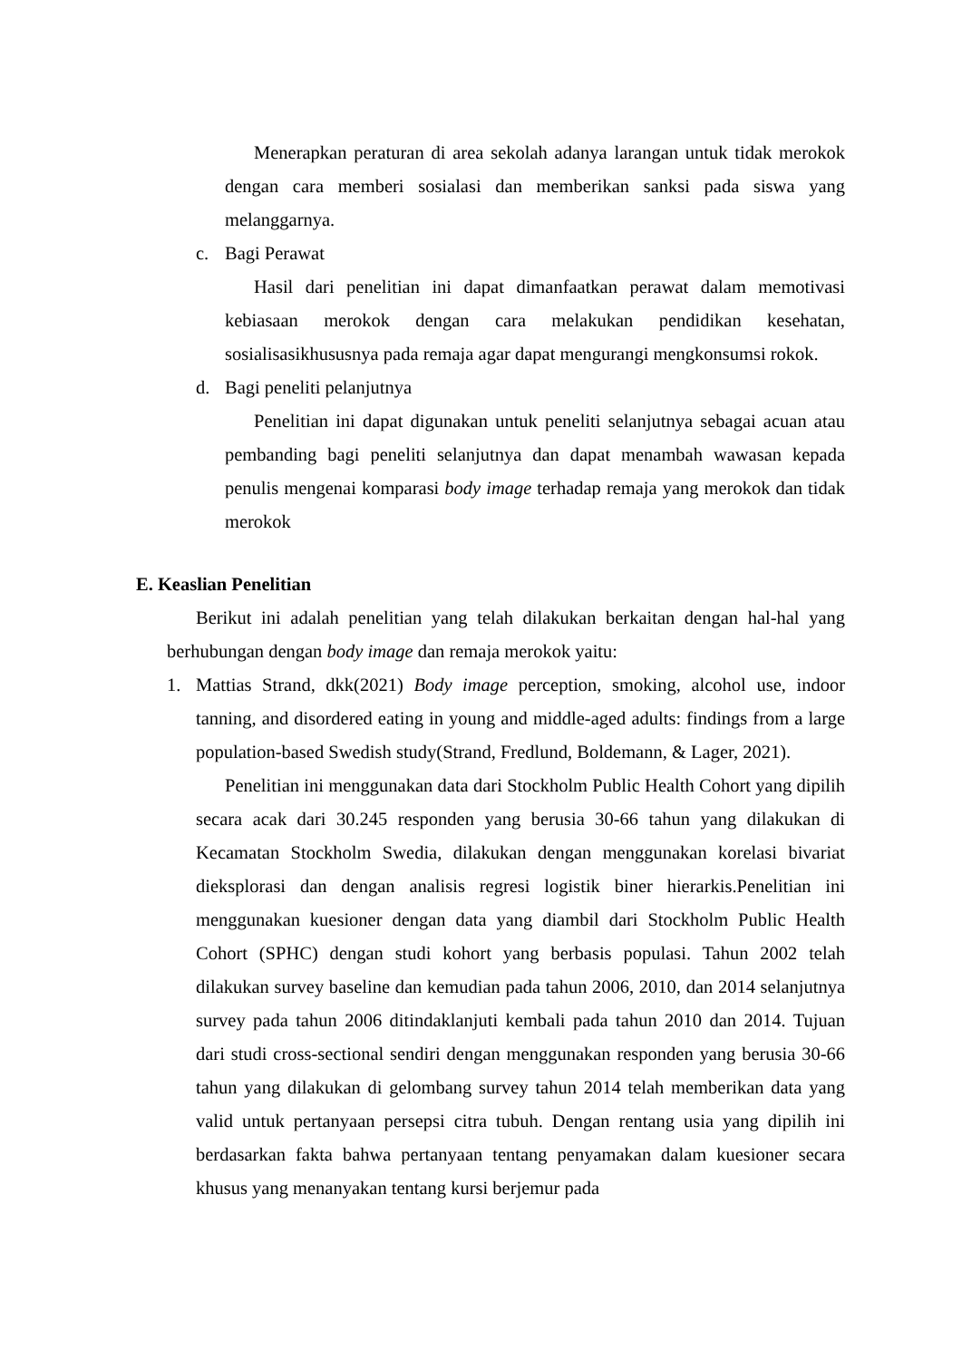Menerapkan peraturan di area sekolah adanya larangan untuk tidak merokok dengan cara memberi sosialasi dan memberikan sanksi pada siswa yang melanggarnya.
c. Bagi Perawat
Hasil dari penelitian ini dapat dimanfaatkan perawat dalam memotivasi kebiasaan merokok dengan cara melakukan pendidikan kesehatan, sosialisasikhususnya pada remaja agar dapat mengurangi mengkonsumsi rokok.
d. Bagi peneliti pelanjutnya
Penelitian ini dapat digunakan untuk peneliti selanjutnya sebagai acuan atau pembanding bagi peneliti selanjutnya dan dapat menambah wawasan kepada penulis mengenai komparasi body image terhadap remaja yang merokok dan tidak merokok
E. Keaslian Penelitian
Berikut ini adalah penelitian yang telah dilakukan berkaitan dengan hal-hal yang berhubungan dengan body image dan remaja merokok yaitu:
1.
Mattias Strand, dkk(2021) Body image perception, smoking, alcohol use, indoor tanning, and disordered eating in young and middle-aged adults: findings from a large population-based Swedish study(Strand, Fredlund, Boldemann, & Lager, 2021).
Penelitian ini menggunakan data dari Stockholm Public Health Cohort yang dipilih secara acak dari 30.245 responden yang berusia 30-66 tahun yang dilakukan di Kecamatan Stockholm Swedia, dilakukan dengan menggunakan korelasi bivariat dieksplorasi dan dengan analisis regresi logistik biner hierarkis.Penelitian ini menggunakan kuesioner dengan data yang diambil dari Stockholm Public Health Cohort (SPHC) dengan studi kohort yang berbasis populasi. Tahun 2002 telah dilakukan survey baseline dan kemudian pada tahun 2006, 2010, dan 2014 selanjutnya survey pada tahun 2006 ditindaklanjuti kembali pada tahun 2010 dan 2014. Tujuan dari studi cross-sectional sendiri dengan menggunakan responden yang berusia 30-66 tahun yang dilakukan di gelombang survey tahun 2014 telah memberikan data yang valid untuk pertanyaan persepsi citra tubuh. Dengan rentang usia yang dipilih ini berdasarkan fakta bahwa pertanyaan tentang penyamakan dalam kuesioner secara khusus yang menanyakan tentang kursi berjemur pada